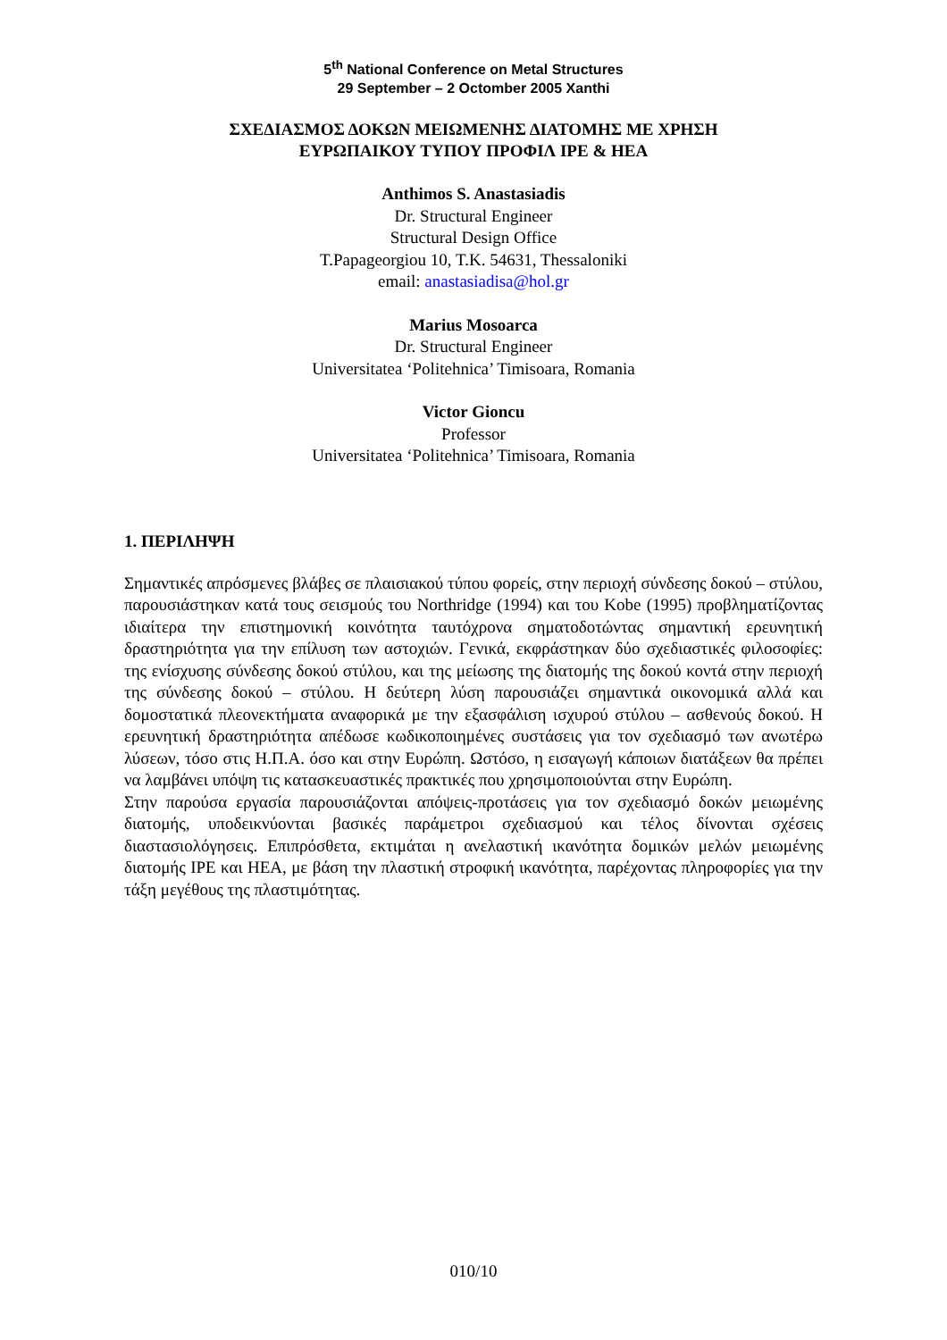5<sup>th</sup> National Conference on Metal Structures
29 September – 2 Octomber 2005 Xanthi
ΣΧΕΔΙΑΣΜΟΣ ΔΟΚΩΝ ΜΕΙΩΜΕΝΗΣ ΔΙΑΤΟΜΗΣ ΜΕ ΧΡΗΣΗ
ΕΥΡΩΠΑΙΚΟΥ ΤΥΠΟΥ ΠΡΟΦΙΛ IPE & HEA
Anthimos S. Anastasiadis
Dr. Structural Engineer
Structural Design Office
T.Papageorgiou 10, T.K. 54631, Thessaloniki
email: anastasiadisa@hol.gr
Marius Mosoarca
Dr. Structural Engineer
Universitatea ‘Politehnica’ Timisoara, Romania
Victor Gioncu
Professor
Universitatea ‘Politehnica’ Timisoara, Romania
1. ΠΕΡΙΛΗΨΗ
Σημαντικές απρόσμενες βλάβες σε πλαισιακού τύπου φορείς, στην περιοχή σύνδεσης δοκού – στύλου, παρουσιάστηκαν κατά τους σεισμούς του Northridge (1994) και του Kobe (1995) προβληματίζοντας ιδιαίτερα την επιστημονική κοινότητα ταυτόχρονα σηματοδοτώντας σημαντική ερευνητική δραστηριότητα για την επίλυση των αστοχιών. Γενικά, εκφράστηκαν δύο σχεδιαστικές φιλοσοφίες: της ενίσχυσης σύνδεσης δοκού στύλου, και της μείωσης της διατομής της δοκού κοντά στην περιοχή της σύνδεσης δοκού – στύλου. Η δεύτερη λύση παρουσιάζει σημαντικά οικονομικά αλλά και δομοστατικά πλεονεκτήματα αναφορικά με την εξασφάλιση ισχυρού στύλου – ασθενούς δοκού. Η ερευνητική δραστηριότητα απέδωσε κωδικοποιημένες συστάσεις για τον σχεδιασμό των ανωτέρω λύσεων, τόσο στις Η.Π.Α. όσο και στην Ευρώπη. Ωστόσο, η εισαγωγή κάποιων διατάξεων θα πρέπει να λαμβάνει υπόψη τις κατασκευαστικές πρακτικές που χρησιμοποιούνται στην Ευρώπη.
Στην παρούσα εργασία παρουσιάζονται απόψεις-προτάσεις για τον σχεδιασμό δοκών μειωμένης διατομής, υποδεικνύονται βασικές παράμετροι σχεδιασμού και τέλος δίνονται σχέσεις διαστασιολόγησεις. Επιπρόσθετα, εκτιμάται η ανελαστική ικανότητα δομικών μελών μειωμένης διατομής IPE και HEA, με βάση την πλαστική στροφική ικανότητα, παρέχοντας πληροφορίες για την τάξη μεγέθους της πλαστιμότητας.
010/10